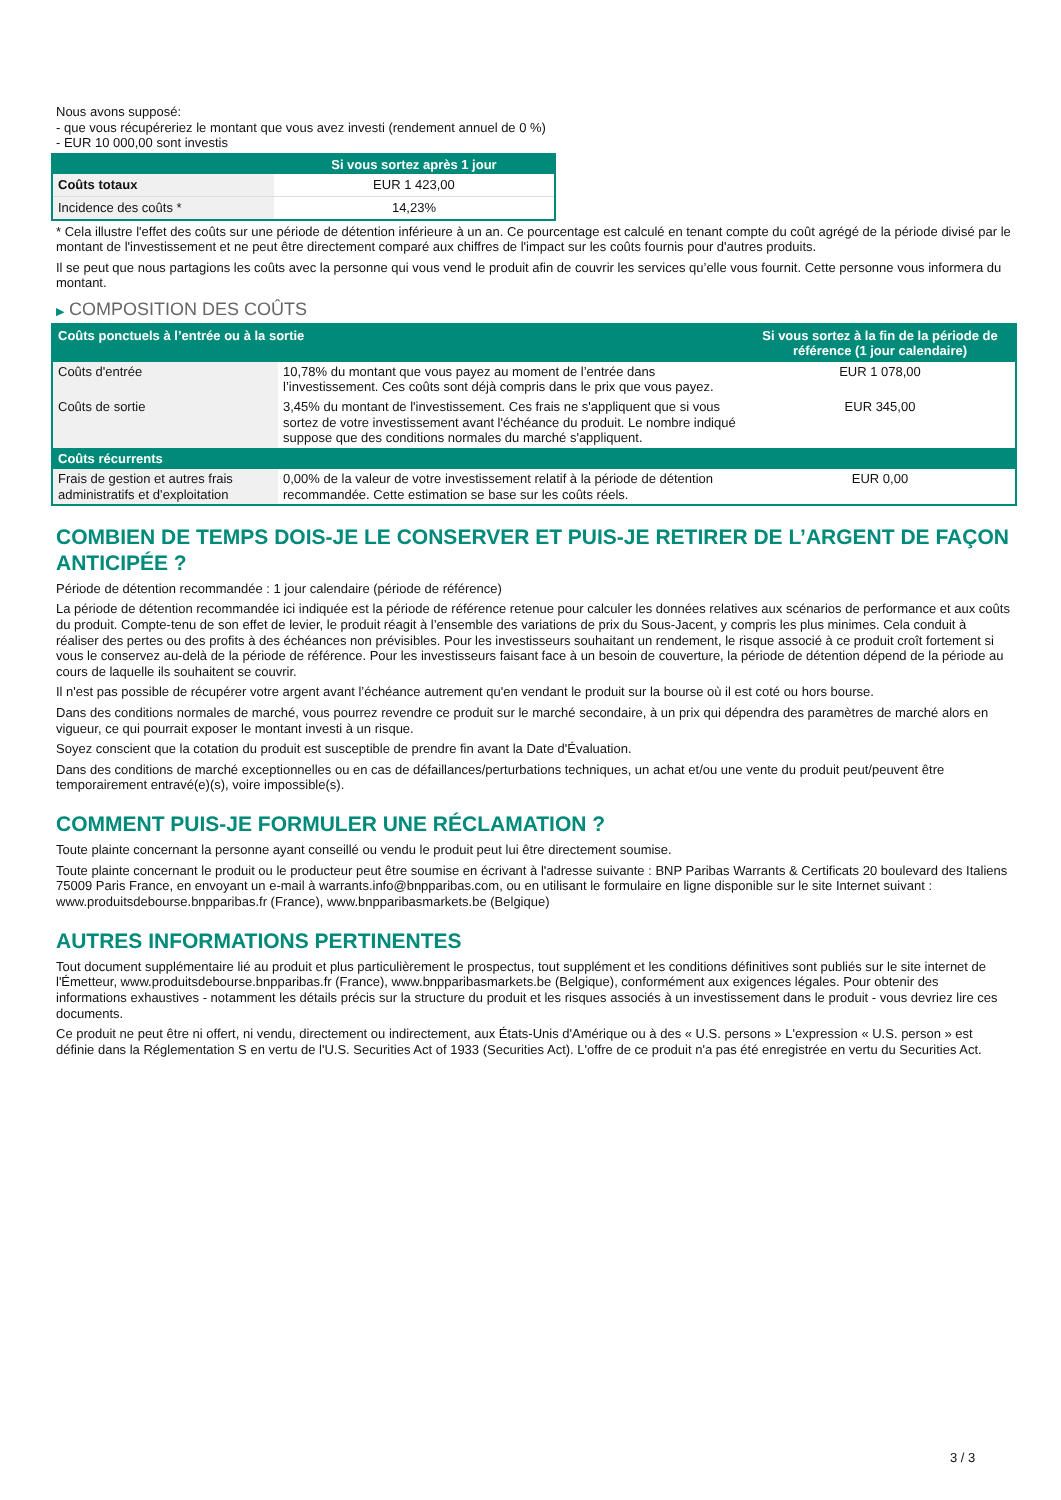Nous avons supposé:
- que vous récupéreriez le montant que vous avez investi (rendement annuel de 0 %)
- EUR 10 000,00 sont investis
| | Si vous sortez après 1 jour |
| --- | --- |
| Coûts totaux | EUR 1 423,00 |
| Incidence des coûts * | 14,23% |
* Cela illustre l'effet des coûts sur une période de détention inférieure à un an. Ce pourcentage est calculé en tenant compte du coût agrégé de la période divisé par le montant de l'investissement et ne peut être directement comparé aux chiffres de l'impact sur les coûts fournis pour d'autres produits.
Il se peut que nous partagions les coûts avec la personne qui vous vend le produit afin de couvrir les services qu’elle vous fournit. Cette personne vous informera du montant.
▶ COMPOSITION DES COÛTS
| Coûts ponctuels à l’entrée ou à la sortie | | Si vous sortez à la fin de la période de référence (1 jour calendaire) |
| --- | --- | --- |
| Coûts d'entrée | 10,78% du montant que vous payez au moment de l’entrée dans l’investissement. Ces coûts sont déjà compris dans le prix que vous payez. | EUR 1 078,00 |
| Coûts de sortie | 3,45% du montant de l'investissement. Ces frais ne s'appliquent que si vous sortez de votre investissement avant l'échéance du produit. Le nombre indiqué suppose que des conditions normales du marché s'appliquent. | EUR 345,00 |
| Coûts récurrents | | |
| Frais de gestion et autres frais administratifs et d’exploitation | 0,00% de la valeur de votre investissement relatif à la période de détention recommandée. Cette estimation se base sur les coûts réels. | EUR 0,00 |
COMBIEN DE TEMPS DOIS-JE LE CONSERVER ET PUIS-JE RETIRER DE L’ARGENT DE FAÇON ANTICIPÉE ?
Période de détention recommandée : 1 jour calendaire (période de référence)
La période de détention recommandée ici indiquée est la période de référence retenue pour calculer les données relatives aux scénarios de performance et aux coûts du produit. Compte-tenu de son effet de levier, le produit réagit à l’ensemble des variations de prix du Sous-Jacent, y compris les plus minimes. Cela conduit à réaliser des pertes ou des profits à des échéances non prévisibles. Pour les investisseurs souhaitant un rendement, le risque associé à ce produit croît fortement si vous le conservez au-delà de la période de référence. Pour les investisseurs faisant face à un besoin de couverture, la période de détention dépend de la période au cours de laquelle ils souhaitent se couvrir.
Il n'est pas possible de récupérer votre argent avant l’échéance autrement qu'en vendant le produit sur la bourse où il est coté ou hors bourse.
Dans des conditions normales de marché, vous pourrez revendre ce produit sur le marché secondaire, à un prix qui dépendra des paramètres de marché alors en vigueur, ce qui pourrait exposer le montant investi à un risque.
Soyez conscient que la cotation du produit est susceptible de prendre fin avant la Date d'Évaluation.
Dans des conditions de marché exceptionnelles ou en cas de défaillances/perturbations techniques, un achat et/ou une vente du produit peut/peuvent être temporairement entravé(e)(s), voire impossible(s).
COMMENT PUIS-JE FORMULER UNE RÉCLAMATION ?
Toute plainte concernant la personne ayant conseillé ou vendu le produit peut lui être directement soumise.
Toute plainte concernant le produit ou le producteur peut être soumise en écrivant à l'adresse suivante : BNP Paribas Warrants & Certificats 20 boulevard des Italiens 75009 Paris France, en envoyant un e-mail à warrants.info@bnpparibas.com, ou en utilisant le formulaire en ligne disponible sur le site Internet suivant : www.produitsdebourse.bnpparibas.fr (France), www.bnpparibasmarkets.be (Belgique)
AUTRES INFORMATIONS PERTINENTES
Tout document supplémentaire lié au produit et plus particulièrement le prospectus, tout supplément et les conditions définitives sont publiés sur le site internet de l'Émetteur, www.produitsdebourse.bnpparibas.fr (France), www.bnpparibasmarkets.be (Belgique), conformément aux exigences légales. Pour obtenir des informations exhaustives - notamment les détails précis sur la structure du produit et les risques associés à un investissement dans le produit - vous devriez lire ces documents.
Ce produit ne peut être ni offert, ni vendu, directement ou indirectement, aux États-Unis d'Amérique ou à des « U.S. persons » L'expression « U.S. person » est définie dans la Réglementation S en vertu de l'U.S. Securities Act of 1933 (Securities Act). L'offre de ce produit n'a pas été enregistrée en vertu du Securities Act.
3 / 3